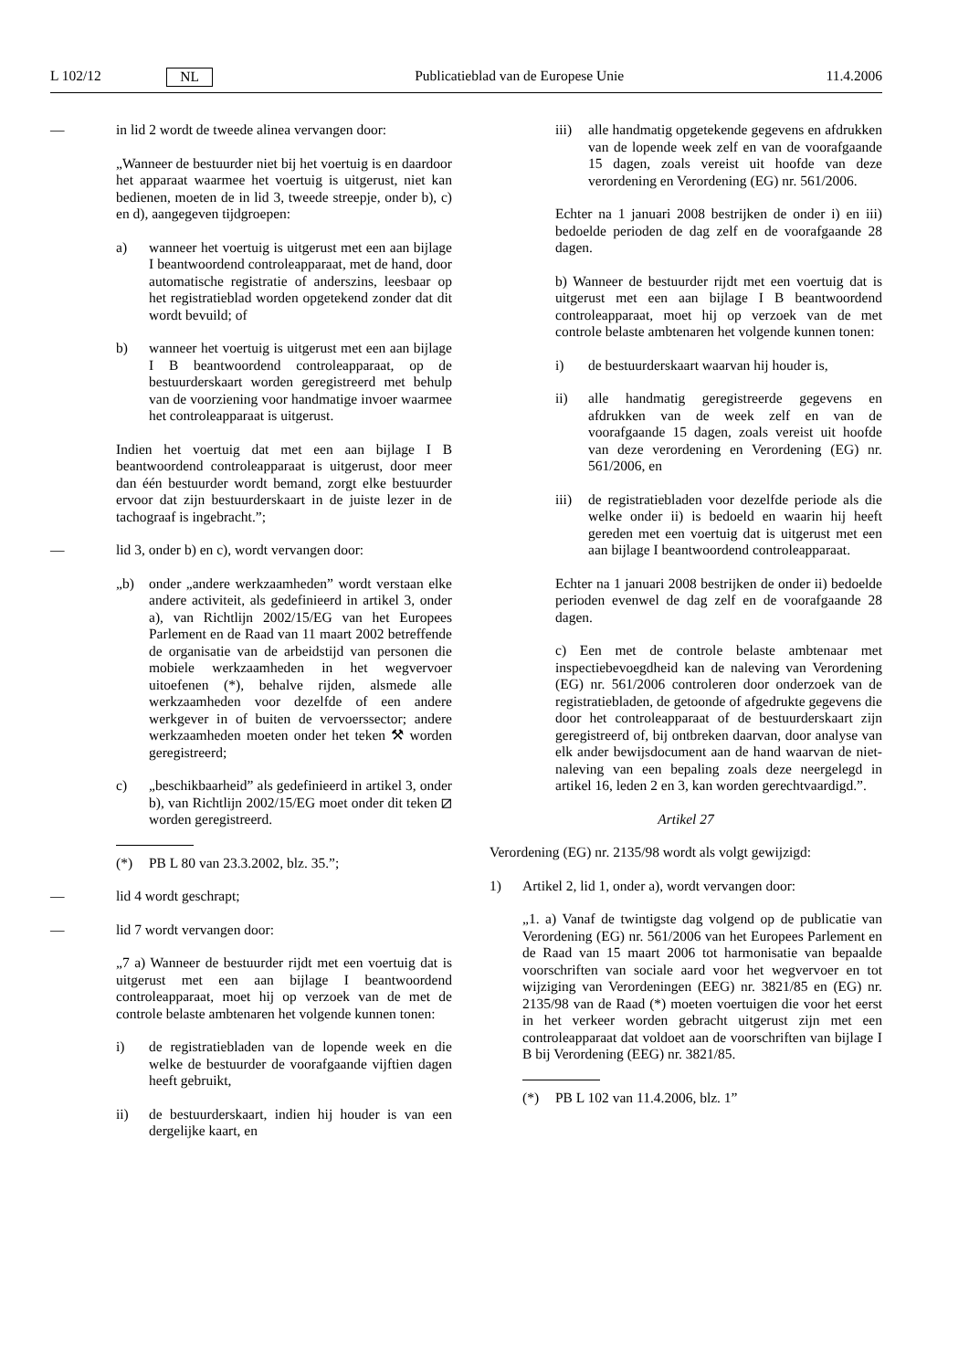L 102/12 NL Publicatieblad van de Europese Unie 11.4.2006
— in lid 2 wordt de tweede alinea vervangen door:
„Wanneer de bestuurder niet bij het voertuig is en daardoor het apparaat waarmee het voertuig is uitgerust, niet kan bedienen, moeten de in lid 3, tweede streepje, onder b), c) en d), aangegeven tijdgroepen:
a) wanneer het voertuig is uitgerust met een aan bijlage I beantwoordend controleapparaat, met de hand, door automatische registratie of anderszins, leesbaar op het registratieblad worden opgetekend zonder dat dit wordt bevuild; of
b) wanneer het voertuig is uitgerust met een aan bijlage I B beantwoordend controleapparaat, op de bestuurderskaart worden geregistreerd met behulp van de voorziening voor handmatige invoer waarmee het controleapparaat is uitgerust.
Indien het voertuig dat met een aan bijlage I B beantwoordend controleapparaat is uitgerust, door meer dan één bestuurder wordt bemand, zorgt elke bestuurder ervoor dat zijn bestuurderskaart in de juiste lezer in de tachograaf is ingebracht.”;
— lid 3, onder b) en c), wordt vervangen door:
„b) onder „andere werkzaamheden” wordt verstaan elke andere activiteit, als gedefinieerd in artikel 3, onder a), van Richtlijn 2002/15/EG van het Europees Parlement en de Raad van 11 maart 2002 betreffende de organisatie van de arbeidstijd van personen die mobiele werkzaamheden in het wegvervoer uitoefenen (*), behalve rijden, alsmede alle werkzaamheden voor dezelfde of een andere werkgever in of buiten de vervoerssector; andere werkzaamheden moeten onder het teken ⚒ worden geregistreerd;
c) „beschikbaarheid” als gedefinieerd in artikel 3, onder b), van Richtlijn 2002/15/EG moet onder dit teken ⧄ worden geregistreerd.
(*) PB L 80 van 23.3.2002, blz. 35.”;
— lid 4 wordt geschrapt;
— lid 7 wordt vervangen door:
„7 a) Wanneer de bestuurder rijdt met een voertuig dat is uitgerust met een aan bijlage I beantwoordend controleapparaat, moet hij op verzoek van de met de controle belaste ambtenaren het volgende kunnen tonen:
i) de registratiebladen van de lopende week en die welke de bestuurder de voorafgaande vijftien dagen heeft gebruikt,
ii) de bestuurderskaart, indien hij houder is van een dergelijke kaart, en
iii) alle handmatig opgetekende gegevens en afdrukken van de lopende week zelf en van de voorafgaande 15 dagen, zoals vereist uit hoofde van deze verordening en Verordening (EG) nr. 561/2006.
Echter na 1 januari 2008 bestrijken de onder i) en iii) bedoelde perioden de dag zelf en de voorafgaande 28 dagen.
b) Wanneer de bestuurder rijdt met een voertuig dat is uitgerust met een aan bijlage I B beantwoordend controleapparaat, moet hij op verzoek van de met controle belaste ambtenaren het volgende kunnen tonen:
i) de bestuurderskaart waarvan hij houder is,
ii) alle handmatig geregistreerde gegevens en afdrukken van de week zelf en van de voorafgaande 15 dagen, zoals vereist uit hoofde van deze verordening en Verordening (EG) nr. 561/2006, en
iii) de registratiebladen voor dezelfde periode als die welke onder ii) is bedoeld en waarin hij heeft gereden met een voertuig dat is uitgerust met een aan bijlage I beantwoordend controleapparaat.
Echter na 1 januari 2008 bestrijken de onder ii) bedoelde perioden evenwel de dag zelf en de voorafgaande 28 dagen.
c) Een met de controle belaste ambtenaar met inspectiebevoegdheid kan de naleving van Verordening (EG) nr. 561/2006 controleren door onderzoek van de registratiebladen, de getoonde of afgedrukte gegevens die door het controleapparaat of de bestuurderskaart zijn geregistreerd of, bij ontbreken daarvan, door analyse van elk ander bewijsdocument aan de hand waarvan de niet-naleving van een bepaling zoals deze neergelegd in artikel 16, leden 2 en 3, kan worden gerechtvaardigd.”.
Artikel 27
Verordening (EG) nr. 2135/98 wordt als volgt gewijzigd:
1) Artikel 2, lid 1, onder a), wordt vervangen door:
„1. a) Vanaf de twintigste dag volgend op de publicatie van Verordening (EG) nr. 561/2006 van het Europees Parlement en de Raad van 15 maart 2006 tot harmonisatie van bepaalde voorschriften van sociale aard voor het wegvervoer en tot wijziging van Verordeningen (EEG) nr. 3821/85 en (EG) nr. 2135/98 van de Raad (*) moeten voertuigen die voor het eerst in het verkeer worden gebracht uitgerust zijn met een controleapparaat dat voldoet aan de voorschriften van bijlage I B bij Verordening (EEG) nr. 3821/85.
(*) PB L 102 van 11.4.2006, blz. 1”